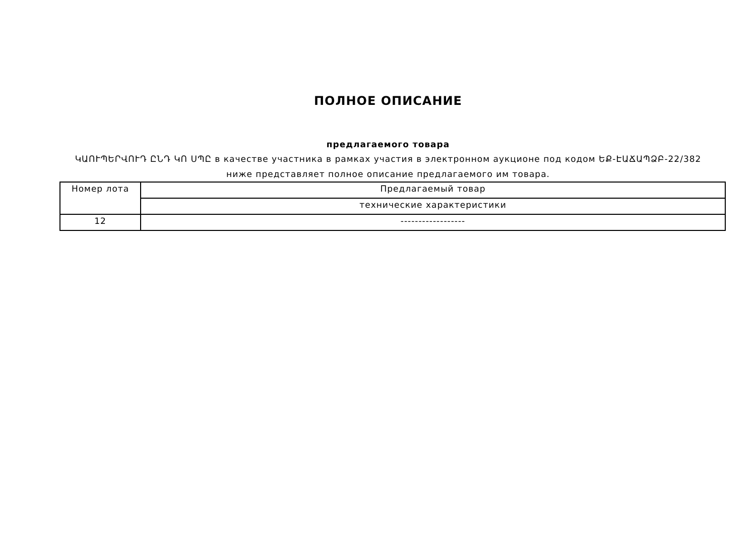ПОЛНОЕ ОПИСАНИЕ
предлагаемого товара
ԿԱՈՒՊԵՐՎՈՒԴ ԸՆԴ ԿՈ ՍՊԸ в качестве участника в рамках участия в электронном аукционе под кодом ԵՔ-ԷԱՃԱՊՁԲ-22/382
ниже представляет полное описание предлагаемого им товара.
| Номер лота | Предлагаемый товар |
| --- | --- |
| | технические характеристики |
| 12 | ------------------ |